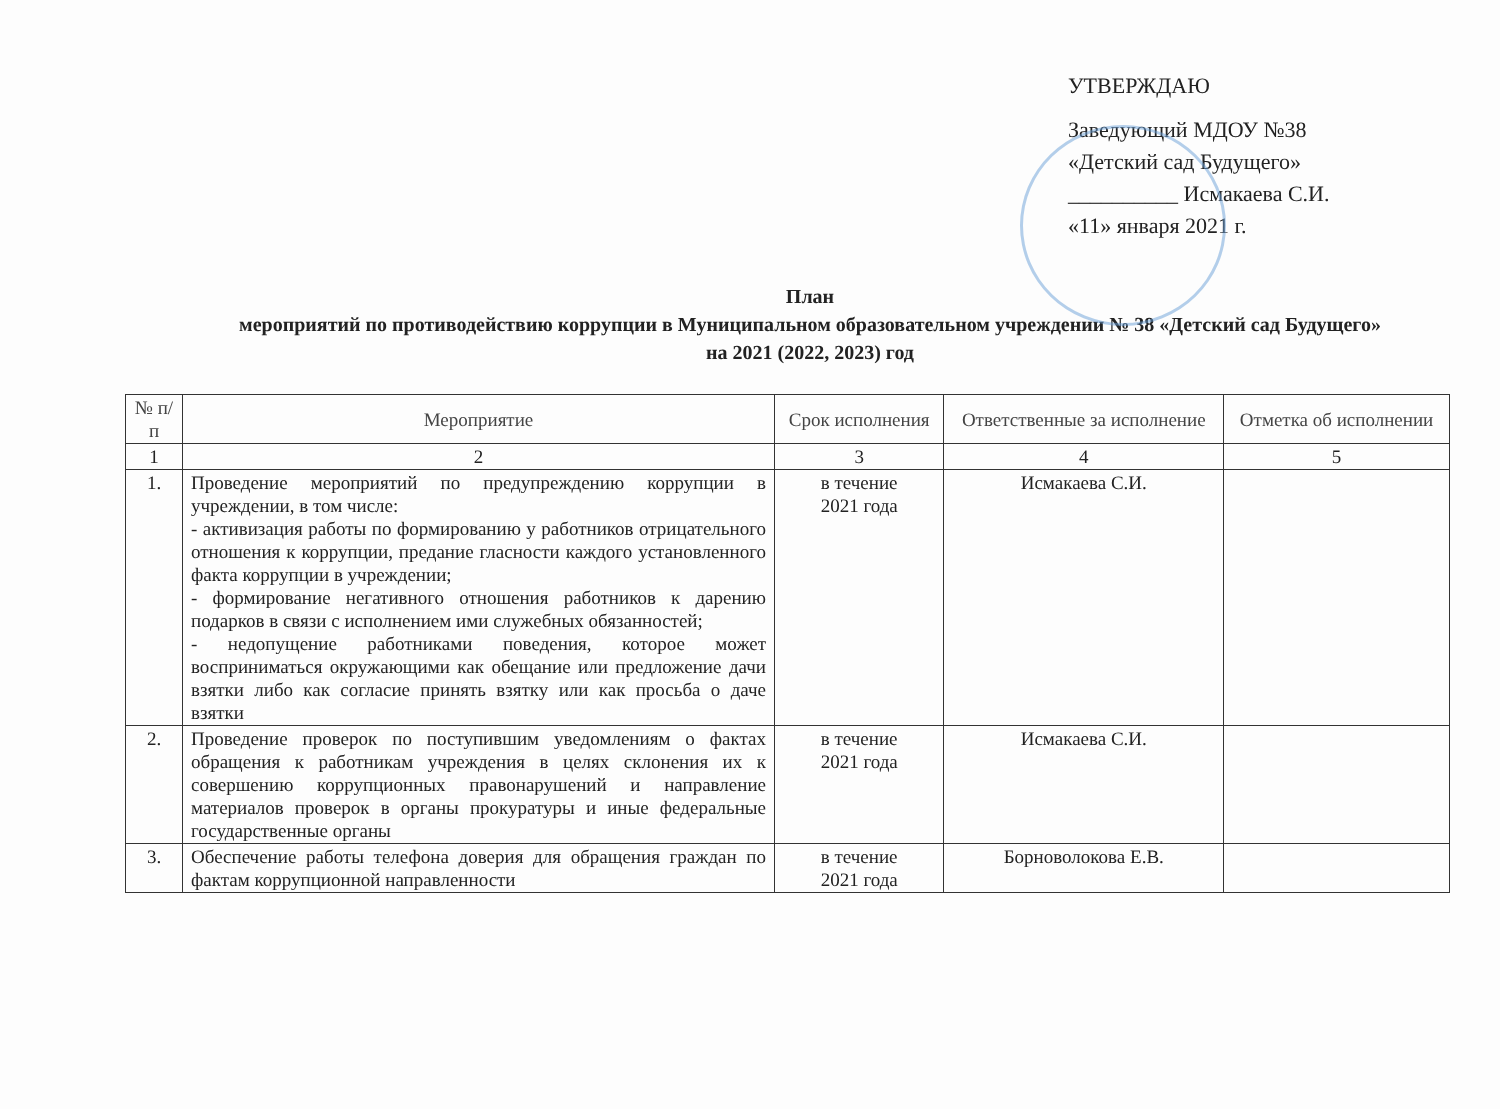УТВЕРЖДАЮ
Заведующий МДОУ №38
«Детский сад Будущего»
__________ Исмакаева С.И.
«11» января 2021 г.
План
мероприятий по противодействию коррупции в Муниципальном образовательном учреждении № 38 «Детский сад Будущего»
на 2021 (2022, 2023) год
| № п/п | Мероприятие | Срок исполнения | Ответственные за исполнение | Отметка об исполнении |
| --- | --- | --- | --- | --- |
| 1 | 2 | 3 | 4 | 5 |
| 1. | Проведение мероприятий по предупреждению коррупции в учреждении, в том числе: - активизация работы по формированию у работников отрицательного отношения к коррупции, предание гласности каждого установленного факта коррупции в учреждении; - формирование негативного отношения работников к дарению подарков в связи с исполнением ими служебных обязанностей; - недопущение работниками поведения, которое может восприниматься окружающими как обещание или предложение дачи взятки либо как согласие принять взятку или как просьба о даче взятки | в течение 2021 года | Исмакаева С.И. | |
| 2. | Проведение проверок по поступившим уведомлениям о фактах обращения к работникам учреждения в целях склонения их к совершению коррупционных правонарушений и направление материалов проверок в органы прокуратуры и иные федеральные государственные органы | в течение 2021 года | Исмакаева С.И. | |
| 3. | Обеспечение работы телефона доверия для обращения граждан по фактам коррупционной направленности | в течение 2021 года | Борноволокова Е.В. | |